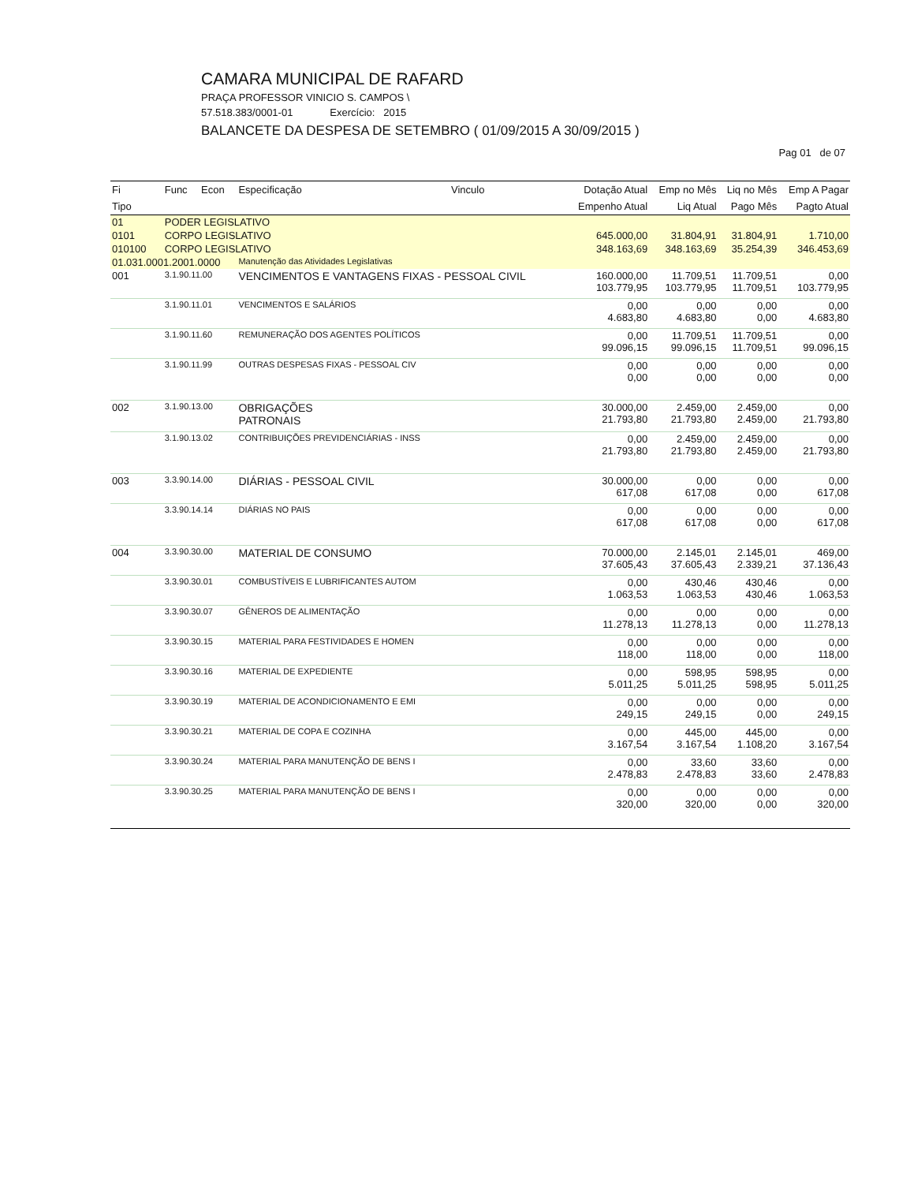CAMARA MUNICIPAL DE RAFARD
PRAÇA PROFESSOR VINICIO S. CAMPOS \
57.518.383/0001-01 Exercício: 2015
BALANCETE DA DESPESA DE SETEMBRO ( 01/09/2015 A 30/09/2015 )
Pag 01 de 07
| Fi | Func | Econ | Especificação | Vinculo | Dotação Atual | Emp no Mês | Liq no Mês | Emp A Pagar |
| --- | --- | --- | --- | --- | --- | --- | --- | --- |
| Tipo | | | | | Empenho Atual | Liq Atual | Pago Mês | Pagto Atual |
| 01 | PODER LEGISLATIVO | | | | | | | |
| 0101 | CORPO LEGISLATIVO | | | | 645.000,00 | 31.804,91 | 31.804,91 | 1.710,00 |
| 010100 | CORPO LEGISLATIVO | | | | 348.163,69 | 348.163,69 | 35.254,39 | 346.453,69 |
| 01.031.0001.2001.0000 | | | Manutenção das Atividades Legislativas | | | | | |
| 001 | 3.1.90.11.00 | | VENCIMENTOS E VANTAGENS FIXAS - PESSOAL CIVIL | | 160.000,00 103.779,95 | 11.709,51 103.779,95 | 11.709,51 11.709,51 | 0,00 103.779,95 |
| | 3.1.90.11.01 | | VENCIMENTOS E SALÁRIOS | | 0,00 4.683,80 | 0,00 4.683,80 | 0,00 0,00 | 0,00 4.683,80 |
| | 3.1.90.11.60 | | REMUNERAÇÃO DOS AGENTES POLÍTICOS | | 0,00 99.096,15 | 11.709,51 99.096,15 | 11.709,51 11.709,51 | 0,00 99.096,15 |
| | 3.1.90.11.99 | | OUTRAS DESPESAS FIXAS - PESSOAL CIV | | 0,00 0,00 | 0,00 0,00 | 0,00 0,00 | 0,00 0,00 |
| 002 | 3.1.90.13.00 | | OBRIGAÇÕES PATRONAIS | | 30.000,00 21.793,80 | 2.459,00 21.793,80 | 2.459,00 2.459,00 | 0,00 21.793,80 |
| | 3.1.90.13.02 | | CONTRIBUIÇÕES PREVIDENCIÁRIAS - INSS | | 0,00 21.793,80 | 2.459,00 21.793,80 | 2.459,00 2.459,00 | 0,00 21.793,80 |
| 003 | 3.3.90.14.00 | | DIÁRIAS - PESSOAL CIVIL | | 30.000,00 617,08 | 0,00 617,08 | 0,00 0,00 | 0,00 617,08 |
| | 3.3.90.14.14 | | DIÁRIAS NO PAIS | | 0,00 617,08 | 0,00 617,08 | 0,00 0,00 | 0,00 617,08 |
| 004 | 3.3.90.30.00 | | MATERIAL DE CONSUMO | | 70.000,00 37.605,43 | 2.145,01 37.605,43 | 2.145,01 2.339,21 | 469,00 37.136,43 |
| | 3.3.90.30.01 | | COMBUSTÍVEIS E LUBRIFICANTES AUTOM | | 0,00 1.063,53 | 430,46 1.063,53 | 430,46 430,46 | 0,00 1.063,53 |
| | 3.3.90.30.07 | | GÊNEROS DE ALIMENTAÇÃO | | 0,00 11.278,13 | 0,00 11.278,13 | 0,00 0,00 | 0,00 11.278,13 |
| | 3.3.90.30.15 | | MATERIAL PARA FESTIVIDADES E HOMEN | | 0,00 118,00 | 0,00 118,00 | 0,00 0,00 | 0,00 118,00 |
| | 3.3.90.30.16 | | MATERIAL DE EXPEDIENTE | | 0,00 5.011,25 | 598,95 5.011,25 | 598,95 598,95 | 0,00 5.011,25 |
| | 3.3.90.30.19 | | MATERIAL DE ACONDICIONAMENTO E EMI | | 0,00 249,15 | 0,00 249,15 | 0,00 0,00 | 0,00 249,15 |
| | 3.3.90.30.21 | | MATERIAL DE COPA E COZINHA | | 0,00 3.167,54 | 445,00 3.167,54 | 445,00 1.108,20 | 0,00 3.167,54 |
| | 3.3.90.30.24 | | MATERIAL PARA MANUTENÇÃO DE BENS I | | 0,00 2.478,83 | 33,60 2.478,83 | 33,60 33,60 | 0,00 2.478,83 |
| | 3.3.90.30.25 | | MATERIAL PARA MANUTENÇÃO DE BENS I | | 0,00 320,00 | 0,00 320,00 | 0,00 0,00 | 0,00 320,00 |